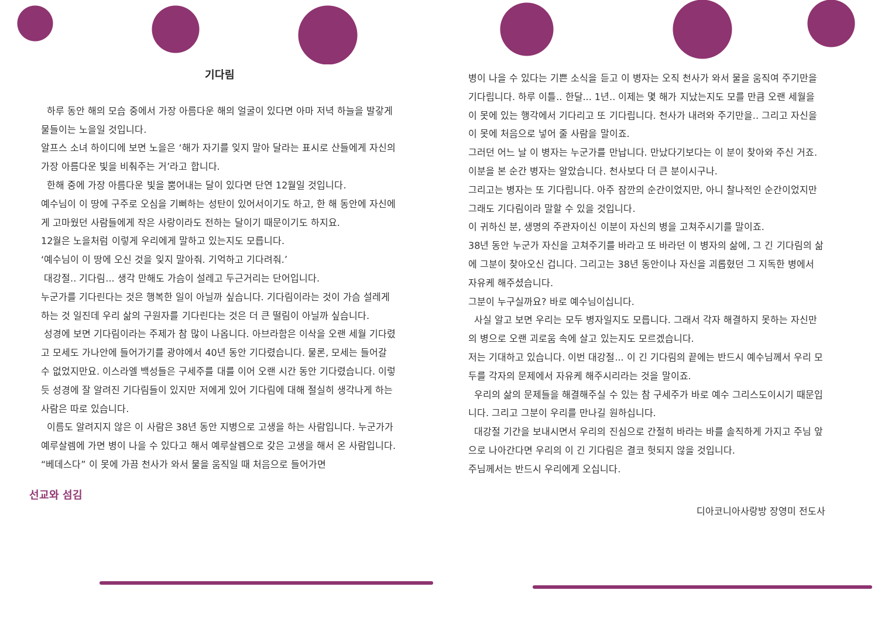기다림
하루 동안 해의 모습 중에서 가장 아름다운 해의 얼굴이 있다면 아마 저녁 하늘을 발갛게 물들이는 노을일 것입니다.
알프스 소녀 하이디에 보면 노을은 ‘해가 자기를 잊지 말아 달라는 표시로 산들에게 자신의 가장 아름다운 빛을 비춰주는 거’라고 합니다.
한해 중에 가장 아름다운 빛을 뿜어내는 달이 있다면 단연 12월일 것입니다.
예수님이 이 땅에 구주로 오심을 기뻐하는 성탄이 있어서이기도 하고, 한 해 동안에 자신에게 고마웠던 사람들에게 작은 사랑이라도 전하는 달이기 때문이기도 하지요.
12월은 노을처럼 이렇게 우리에게 말하고 있는지도 모릅니다.
‘예수님이 이 땅에 오신 것을 잊지 말아줘. 기억하고 기다려줘.’
대강절.. 기다림... 생각 만해도 가슴이 설레고 두근거리는 단어입니다.
누군가를 기다린다는 것은 행복한 일이 아닐까 싶습니다. 기다림이라는 것이 가슴 설레게 하는 것 일진데 우리 삶의 구원자를 기다린다는 것은 더 큰 떨림이 아닐까 싶습니다.
성경에 보면 기다림이라는 주제가 참 많이 나옵니다. 아브라함은 이삭을 오랜 세월 기다렸고 모세도 가나안에 들어가기를 광야에서 40년 동안 기다렸습니다. 물론, 모세는 들어갈 수 없었지만요. 이스라엘 백성들은 구세주를 대를 이어 오랜 시간 동안 기다렸습니다. 이렇듯 성경에 잘 알려진 기다림들이 있지만 저에게 있어 기다림에 대해 절실히 생각나게 하는 사람은 따로 있습니다.
이름도 알려지지 않은 이 사람은 38년 동안 지병으로 고생을 하는 사람입니다. 누군가가 예루살렘에 가면 병이 나을 수 있다고 해서 예루살렘으로 갖은 고생을 해서 온 사람입니다.
“베데스다” 이 못에 가끔 천사가 와서 물을 움직일 때 처음으로 들어가면
선교와 섬김
병이 나을 수 있다는 기쁜 소식을 듣고 이 병자는 오직 천사가 와서 물을 움직여 주기만을 기다립니다. 하루 이틀.. 한달... 1년.. 이제는 몇 해가 지났는지도 모를 만큼 오랜 세월을 이 못에 있는 행각에서 기다리고 또 기다립니다. 천사가 내려와 주기만을.. 그리고 자신을 이 못에 처음으로 넣어 줄 사람을 말이죠.
그러던 어느 날 이 병자는 누군가를 만납니다. 만났다기보다는 이 분이 찾아와 주신 거죠.
이분을 본 순간 병자는 알았습니다. 천사보다 더 큰 분이시구나.
그리고는 병자는 또 기다립니다. 아주 잠깐의 순간이었지만, 아니 찰나적인 순간이었지만 그래도 기다림이라 말할 수 있을 것입니다.
이 귀하신 분, 생명의 주관자이신 이분이 자신의 병을 고쳐주시기를 말이죠.
38년 동안 누군가 자신을 고쳐주기를 바라고 또 바라던 이 병자의 삶에, 그 긴 기다림의 삶에 그분이 찾아오신 겁니다. 그리고는 38년 동안이나 자신을 괴롭혔던 그 지독한 병에서 자유케 해주셨습니다.
그분이 누구실까요? 바로 예수님이십니다.
사실 알고 보면 우리는 모두 병자일지도 모릅니다. 그래서 각자 해결하지 못하는 자신만의 병으로 오랜 괴로움 속에 살고 있는지도 모르겠습니다.
저는 기대하고 있습니다. 이번 대강절... 이 긴 기다림의 끝에는 반드시 예수님께서 우리 모두를 각자의 문제에서 자유케 해주시리라는 것을 말이죠.
우리의 삶의 문제들을 해결해주실 수 있는 참 구세주가 바로 예수 그리스도이시기 때문입니다. 그리고 그분이 우리를 만나길 원하십니다.
대강절 기간을 보내시면서 우리의 진심으로 간절히 바라는 바를 솔직하게 가지고 주님 앞으로 나아간다면 우리의 이 긴 기다림은 결코 헛되지 않을 것입니다.
주님께서는 반드시 우리에게 오십니다.
디아코니아사랑방 장영미 전도사